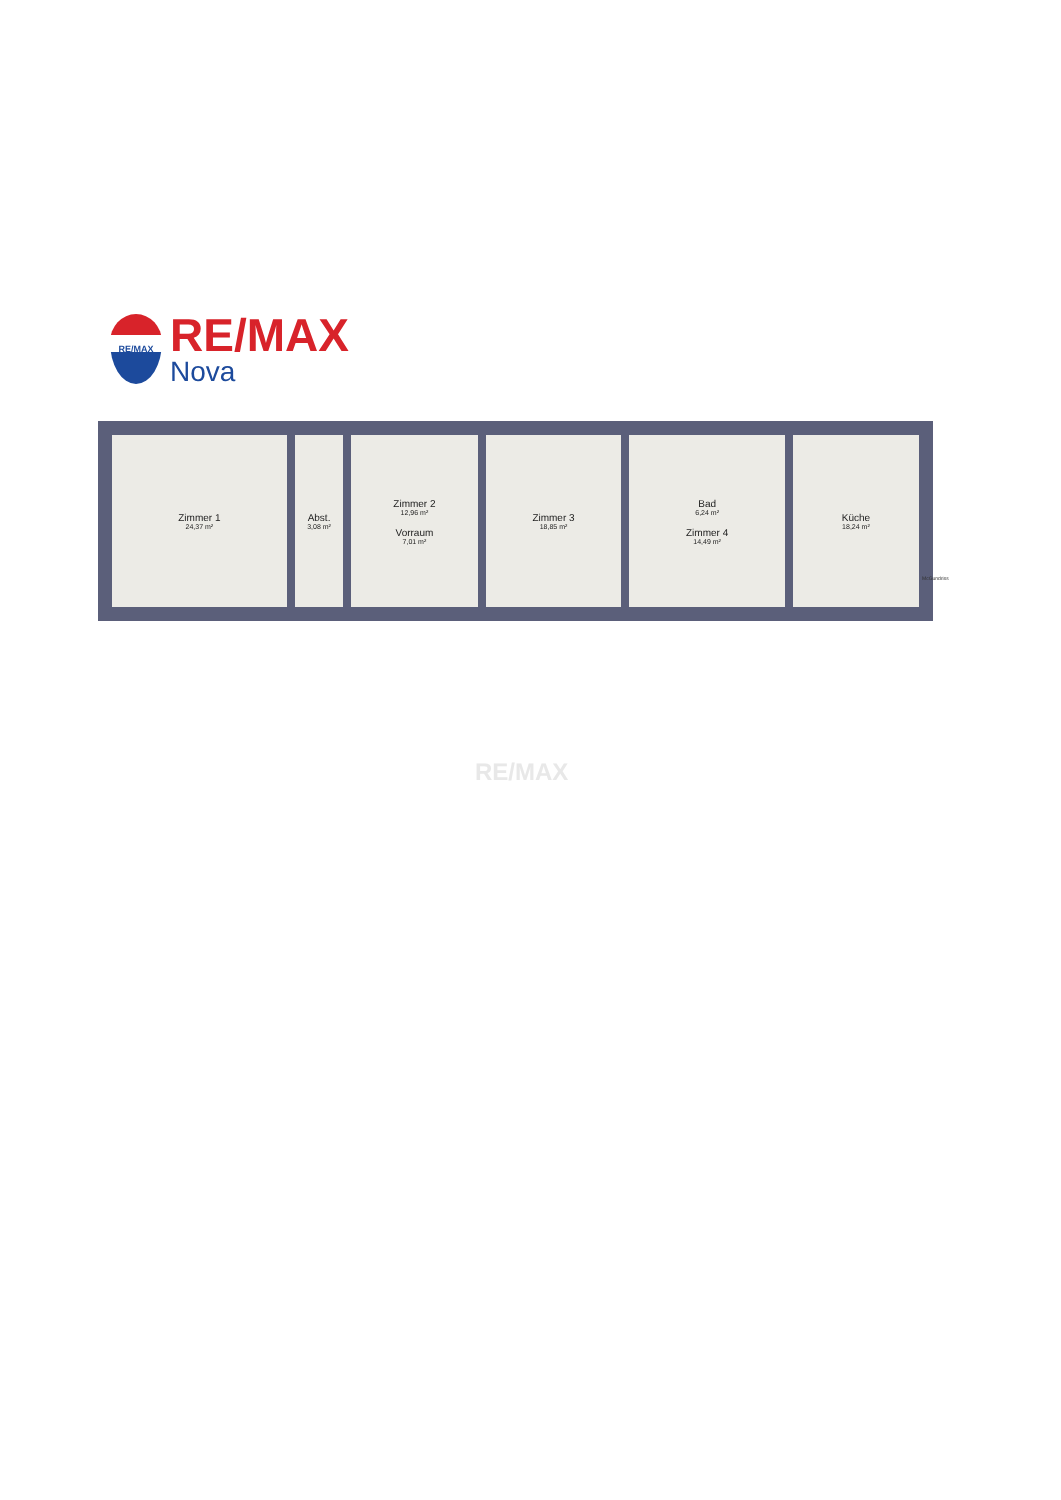RE/MAX
RE/MAX
Nova
Zimmer 1
24,37 m²
Abst.
3,08 m²
Zimmer 2
12,96 m²
Vorraum
7,01 m²
Zimmer 3
18,85 m²
Bad
6,24 m²
Zimmer 4
14,49 m²
Küche
18,24 m²
McGundriss
RE/MAX